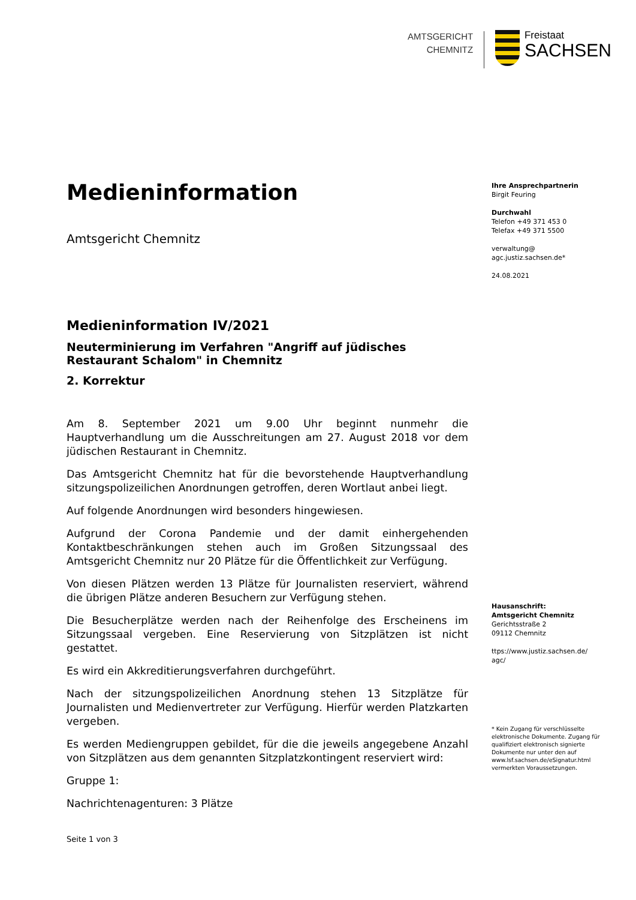AMTSGERICHT
CHEMNITZ
Freistaat
SACHSEN
Medieninformation
Amtsgericht Chemnitz
Medieninformation IV/2021
Neuterminierung im Verfahren "Angriff auf jüdisches Restaurant Schalom" in Chemnitz
2. Korrektur
Am 8. September 2021 um 9.00 Uhr beginnt nunmehr die Hauptverhandlung um die Ausschreitungen am 27. August 2018 vor dem jüdischen Restaurant in Chemnitz.
Das Amtsgericht Chemnitz hat für die bevorstehende Hauptverhandlung sitzungspolizeilichen Anordnungen getroffen, deren Wortlaut anbei liegt.
Auf folgende Anordnungen wird besonders hingewiesen.
Aufgrund der Corona Pandemie und der damit einhergehenden Kontaktbeschränkungen stehen auch im Großen Sitzungssaal des Amtsgericht Chemnitz nur 20 Plätze für die Öffentlichkeit zur Verfügung.
Von diesen Plätzen werden 13 Plätze für Journalisten reserviert, während die übrigen Plätze anderen Besuchern zur Verfügung stehen.
Die Besucherplätze werden nach der Reihenfolge des Erscheinens im Sitzungssaal vergeben. Eine Reservierung von Sitzplätzen ist nicht gestattet.
Es wird ein Akkreditierungsverfahren durchgeführt.
Nach der sitzungspolizeilichen Anordnung stehen 13 Sitzplätze für Journalisten und Medienvertreter zur Verfügung. Hierfür werden Platzkarten vergeben.
Es werden Mediengruppen gebildet, für die die jeweils angegebene Anzahl von Sitzplätzen aus dem genannten Sitzplatzkontingent reserviert wird:
Gruppe 1:
Nachrichtenagenturen: 3 Plätze
Seite 1 von 3
Ihre Ansprechpartnerin
Birgit Feuring
Durchwahl
Telefon +49 371 453 0
Telefax +49 371 5500
verwaltung@
agc.justiz.sachsen.de*
24.08.2021
Hausanschrift:
Amtsgericht Chemnitz
Gerichtsstraße 2
09112 Chemnitz
ttps://www.justiz.sachsen.de/
agc/
* Kein Zugang für verschlüsselte elektronische Dokumente. Zugang für qualifiziert elektronisch signierte Dokumente nur unter den auf www.lsf.sachsen.de/eSignatur.html vermerkten Voraussetzungen.